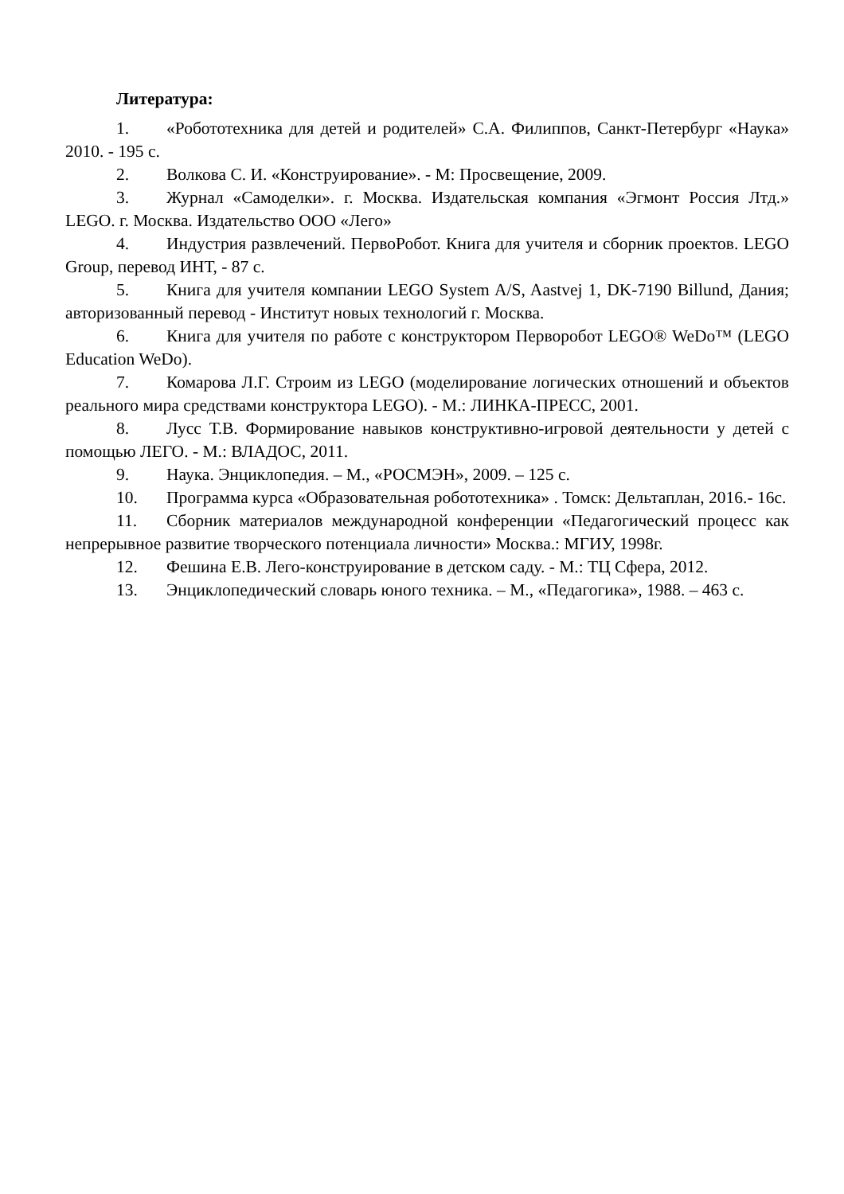Литература:
1. «Робототехника для детей и родителей» С.А. Филиппов, Санкт-Петербург «Наука» 2010. - 195 с.
2. Волкова С. И. «Конструирование». - М: Просвещение, 2009.
3. Журнал «Самоделки». г. Москва. Издательская компания «Эгмонт Россия Лтд.» LEGO. г. Москва. Издательство ООО «Лего»
4. Индустрия развлечений. ПервоРобот. Книга для учителя и сборник проектов. LEGO Group, перевод ИНТ, - 87 с.
5. Книга для учителя компании LEGO System A/S, Aastvej 1, DK-7190 Billund, Дания; авторизованный перевод - Институт новых технологий г. Москва.
6. Книга для учителя по работе с конструктором Перворобот LEGO® WeDo™ (LEGO Education WeDo).
7. Комарова Л.Г. Строим из LEGO (моделирование логических отношений и объектов реального мира средствами конструктора LEGO). - М.: ЛИНКА-ПРЕСС, 2001.
8. Лусс Т.В. Формирование навыков конструктивно-игровой деятельности у детей с помощью ЛЕГО. - М.: ВЛАДОС, 2011.
9. Наука. Энциклопедия. – М., «РОСМЭН», 2009. – 125 с.
10. Программа курса «Образовательная робототехника» . Томск: Дельтаплан, 2016.- 16с.
11. Сборник материалов международной конференции «Педагогический процесс как непрерывное развитие творческого потенциала личности» Москва.: МГИУ, 1998г.
12. Фешина Е.В. Лего-конструирование в детском саду. - М.: ТЦ Сфера, 2012.
13. Энциклопедический словарь юного техника. – М., «Педагогика», 1988. – 463 с.